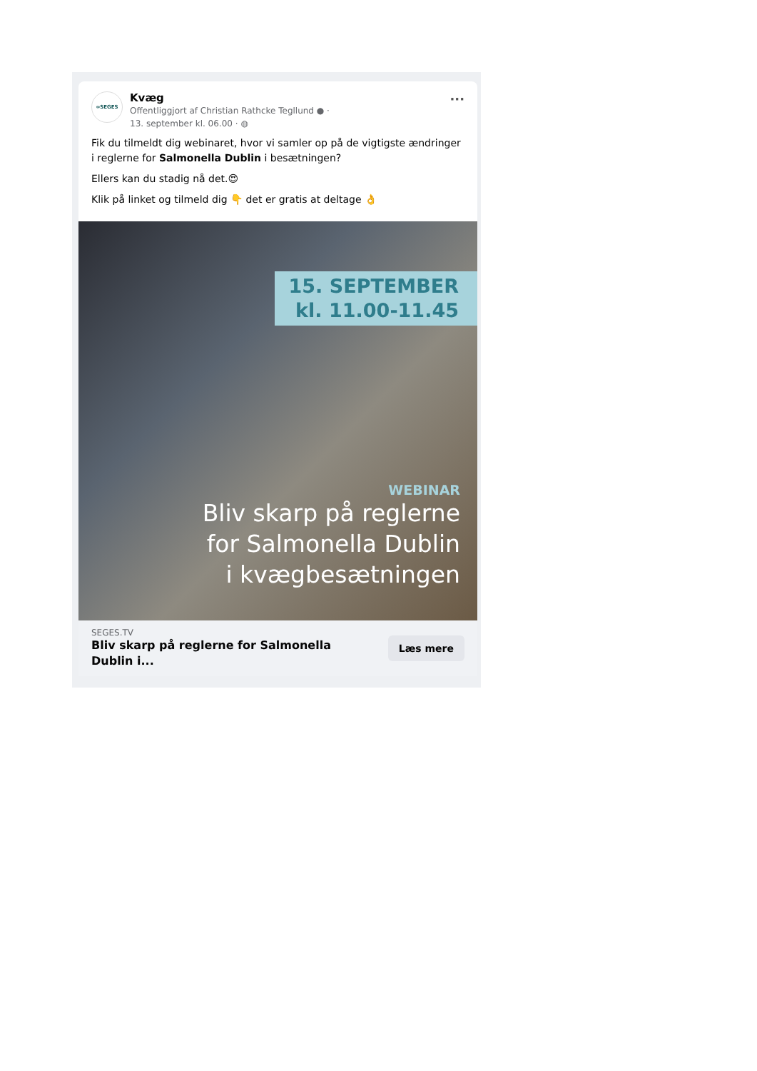∞SEGES
Kvæg
Offentliggjort af Christian Rathcke Tegllund ● ·
13. september kl. 06.00 · ◍
···
Fik du tilmeldt dig webinaret, hvor vi samler op på de vigtigste ændringer i reglerne for Salmonella Dublin i besætningen?
Ellers kan du stadig nå det.😍
Klik på linket og tilmeld dig 👇 det er gratis at deltage 👌
15. SEPTEMBER
kl. 11.00-11.45
WEBINAR
Bliv skarp på reglerne
for Salmonella Dublin
i kvægbesætningen
SEGES.TV
Bliv skarp på reglerne for Salmonella Dublin i...
Læs mere